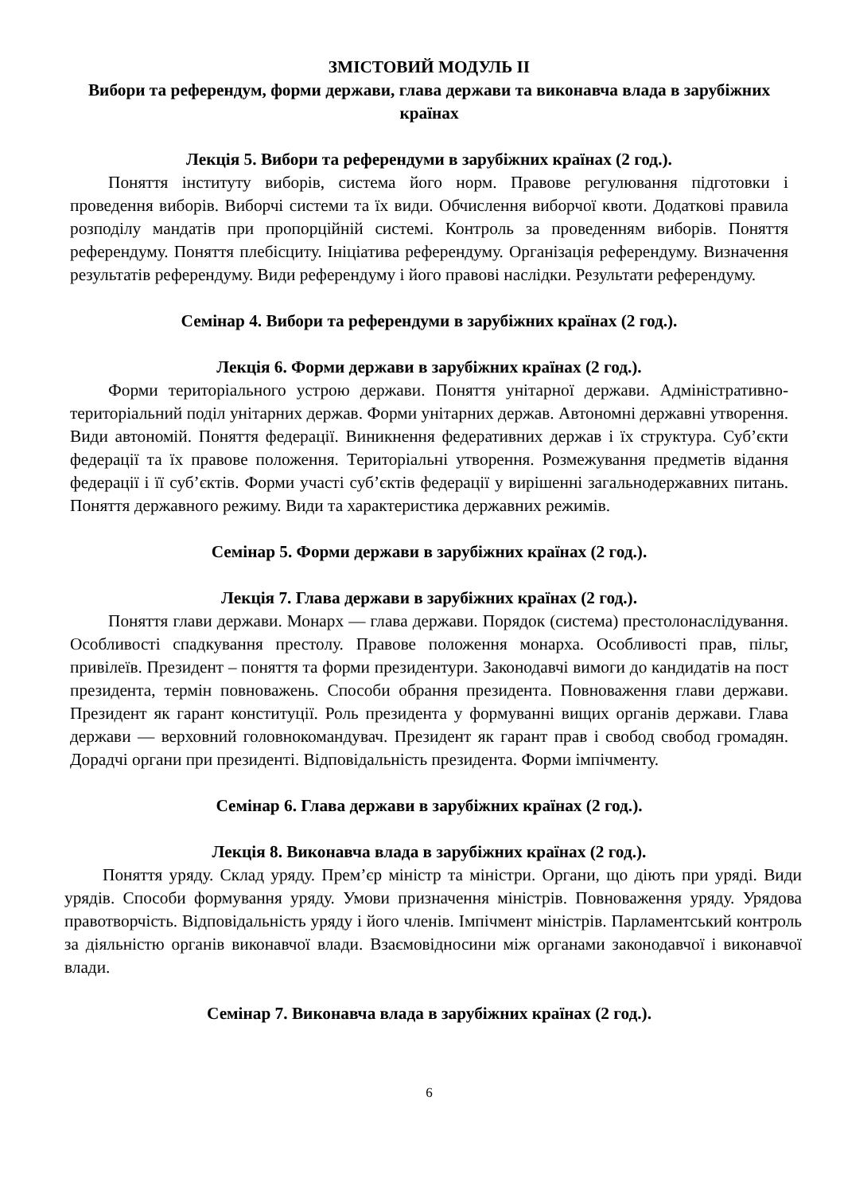ЗМІСТОВИЙ МОДУЛЬ ІІ
Вибори та референдум, форми держави, глава держави та виконавча влада в зарубіжних країнах
Лекція 5. Вибори та референдуми в зарубіжних країнах (2 год.).
Поняття інституту виборів, система його норм. Правове регулювання підготовки і проведення виборів. Виборчі системи та їх види. Обчислення виборчої квоти. Додаткові правила розподілу мандатів при пропорційній системі. Контроль за проведенням виборів. Поняття референдуму. Поняття плебісциту. Ініціатива референдуму. Організація референдуму. Визначення результатів референдуму. Види референдуму і його правові наслідки. Результати референдуму.
Семінар 4. Вибори та референдуми в зарубіжних країнах (2 год.).
Лекція 6. Форми держави в зарубіжних країнах (2 год.).
Форми територіального устрою держави. Поняття унітарної держави. Адміністративно-територіальний поділ унітарних держав. Форми унітарних держав. Автономні державні утворення. Види автономій. Поняття федерації. Виникнення федеративних держав і їх структура. Суб’єкти федерації та їх правове положення. Територіальні утворення. Розмежування предметів відання федерації і її суб’єктів. Форми участі суб’єктів федерації у вирішенні загальнодержавних питань. Поняття державного режиму. Види та характеристика державних режимів.
Семінар 5. Форми держави в зарубіжних країнах (2 год.).
Лекція 7. Глава держави в зарубіжних країнах (2 год.).
Поняття глави держави. Монарх — глава держави. Порядок (система) престолонаслідування. Особливості спадкування престолу. Правове положення монарха. Особливості прав, пільг, привілеїв. Президент – поняття та форми президентури. Законодавчі вимоги до кандидатів на пост президента, термін повноважень. Способи обрання президента. Повноваження глави держави. Президент як гарант конституції. Роль президента у формуванні вищих органів держави. Глава держави — верховний головнокомандувач. Президент як гарант прав і свобод свобод громадян. Дорадчі органи при президенті. Відповідальність президента. Форми імпічменту.
Семінар 6. Глава держави в зарубіжних країнах (2 год.).
Лекція 8. Виконавча влада в зарубіжних країнах (2 год.).
Поняття уряду. Склад уряду. Прем’єр міністр та міністри. Органи, що діють при уряді. Види урядів. Способи формування уряду. Умови призначення міністрів. Повноваження уряду. Урядова правотворчість. Відповідальність уряду і його членів. Імпічмент міністрів. Парламентський контроль за діяльністю органів виконавчої влади. Взаємовідносини між органами законодавчої і виконавчої влади.
Семінар 7. Виконавча влада в зарубіжних країнах (2 год.).
6